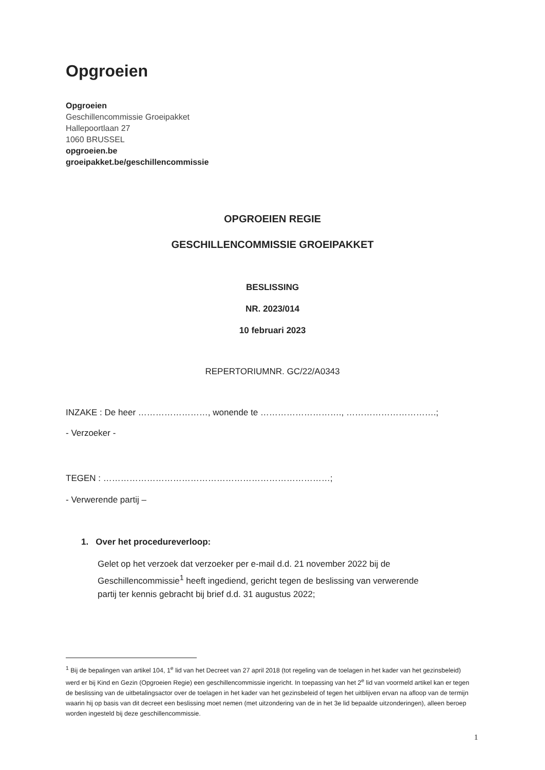Opgroeien
Opgroeien
Geschillencommissie Groeipakket
Hallepoortlaan 27
1060 BRUSSEL
opgroeien.be
groeipakket.be/geschillencommissie
OPGROEIEN REGIE
GESCHILLENCOMMISSIE GROEIPAKKET
BESLISSING
NR. 2023/014
10 februari 2023
REPERTORIUMNR. GC/22/A0343
INZAKE : De heer ……………………, wonende te ………………………., ………………………….;
- Verzoeker -
TEGEN : ……………………………………………………………………;
- Verwerende partij –
1. Over het procedureverloop:
Gelet op het verzoek dat verzoeker per e-mail d.d. 21 november 2022 bij de Geschillencommissie<sup>1</sup> heeft ingediend, gericht tegen de beslissing van verwerende partij ter kennis gebracht bij brief d.d. 31 augustus 2022;
<sup>1</sup> Bij de bepalingen van artikel 104, 1<sup>e</sup> lid van het Decreet van 27 april 2018 (tot regeling van de toelagen in het kader van het gezinsbeleid) werd er bij Kind en Gezin (Opgroeien Regie) een geschillencommissie ingericht. In toepassing van het 2<sup>e</sup> lid van voormeld artikel kan er tegen de beslissing van de uitbetalingsactor over de toelagen in het kader van het gezinsbeleid of tegen het uitblijven ervan na afloop van de termijn waarin hij op basis van dit decreet een beslissing moet nemen (met uitzondering van de in het 3e lid bepaalde uitzonderingen), alleen beroep worden ingesteld bij deze geschillencommissie.
1